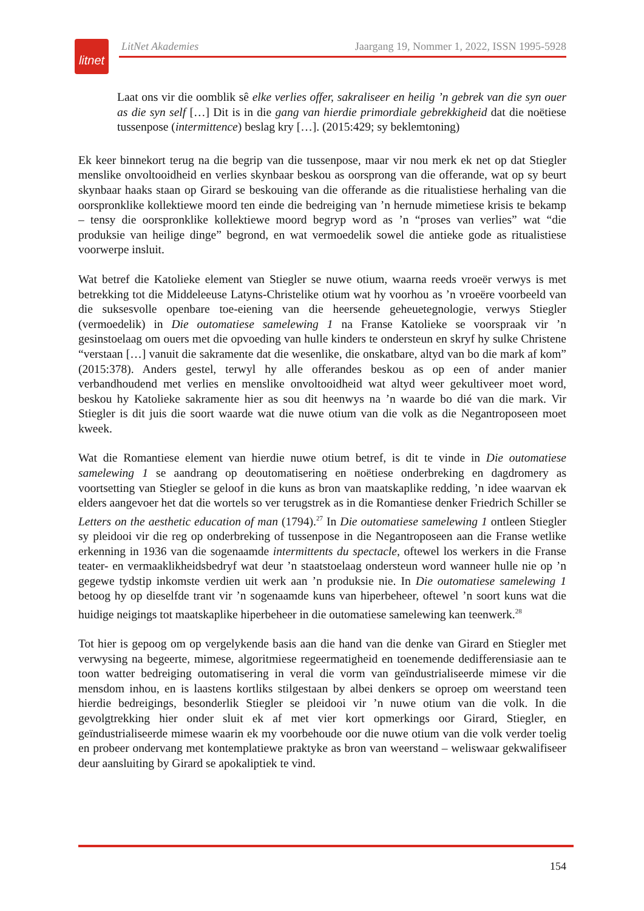litnet
LitNet Akademies Jaargang 19, Nommer 1, 2022, ISSN 1995-5928
Laat ons vir die oomblik sê elke verlies offer, sakraliseer en heilig ’n gebrek van die syn ouer as die syn self […] Dit is in die gang van hierdie primordiale gebrekkigheid dat die noëtiese tussenpose (intermittence) beslag kry […]. (2015:429; sy beklemtoning)
Ek keer binnekort terug na die begrip van die tussenpose, maar vir nou merk ek net op dat Stiegler menslike onvoltooidheid en verlies skynbaar beskou as oorsprong van die offerande, wat op sy beurt skynbaar haaks staan op Girard se beskouing van die offerande as die ritualistiese herhaling van die oorspronklike kollektiewe moord ten einde die bedreiging van ’n hernude mimetiese krisis te bekamp – tensy die oorspronklike kollektiewe moord begryp word as ’n “proses van verlies” wat “die produksie van heilige dinge” begrond, en wat vermoedelik sowel die antieke gode as ritualistiese voorwerpe insluit.
Wat betref die Katolieke element van Stiegler se nuwe otium, waarna reeds vroeër verwys is met betrekking tot die Middeleeuse Latyns-Christelike otium wat hy voorhou as ’n vroeëre voorbeeld van die suksesvolle openbare toe-eiening van die heersende geheuetegnologie, verwys Stiegler (vermoedelik) in Die outomatiese samelewing 1 na Franse Katolieke se voorspraak vir ’n gesinstoelaag om ouers met die opvoeding van hulle kinders te ondersteun en skryf hy sulke Christene “verstaan […] vanuit die sakramente dat die wesenlike, die onskatbare, altyd van bo die mark af kom” (2015:378). Anders gestel, terwyl hy alle offerandes beskou as op een of ander manier verbandhoudend met verlies en menslike onvoltooidheid wat altyd weer gekultiveer moet word, beskou hy Katolieke sakramente hier as sou dit heenwys na ’n waarde bo dié van die mark. Vir Stiegler is dit juis die soort waarde wat die nuwe otium van die volk as die Negantroposeen moet kweek.
Wat die Romantiese element van hierdie nuwe otium betref, is dit te vinde in Die outomatiese samelewing 1 se aandrang op deoutomatisering en noëtiese onderbreking en dagdromery as voortsetting van Stiegler se geloof in die kuns as bron van maatskaplike redding, ’n idee waarvan ek elders aangevoer het dat die wortels so ver terugstrek as in die Romantiese denker Friedrich Schiller se Letters on the aesthetic education of man (1794).<sup>27</sup> In Die outomatiese samelewing 1 ontleen Stiegler sy pleidooi vir die reg op onderbreking of tussenpose in die Negantroposeen aan die Franse wetlike erkenning in 1936 van die sogenaamde intermittents du spectacle, oftewel los werkers in die Franse teater- en vermaaklikheidsbedryf wat deur ’n staatstoelaag ondersteun word wanneer hulle nie op ’n gegewe tydstip inkomste verdien uit werk aan ’n produksie nie. In Die outomatiese samelewing 1 betoog hy op dieselfde trant vir ’n sogenaamde kuns van hiperbeheer, oftewel ’n soort kuns wat die huidige neigings tot maatskaplike hiperbeheer in die outomatiese samelewing kan teenwerk.<sup>28</sup>
Tot hier is gepoog om op vergelykende basis aan die hand van die denke van Girard en Stiegler met verwysing na begeerte, mimese, algoritmiese regeermatigheid en toenemende dedifferensiasie aan te toon watter bedreiging outomatisering in veral die vorm van geïndustrialiseerde mimese vir die mensdom inhou, en is laastens kortliks stilgestaan by albei denkers se oproep om weerstand teen hierdie bedreigings, besonderlik Stiegler se pleidooi vir ’n nuwe otium van die volk. In die gevolgtrekking hier onder sluit ek af met vier kort opmerkings oor Girard, Stiegler, en geïndustrialiseerde mimese waarin ek my voorbehoude oor die nuwe otium van die volk verder toelig en probeer ondervang met kontemplatiewe praktyke as bron van weerstand – weliswaar gekwalifiseer deur aansluiting by Girard se apokaliptiek te vind.
154